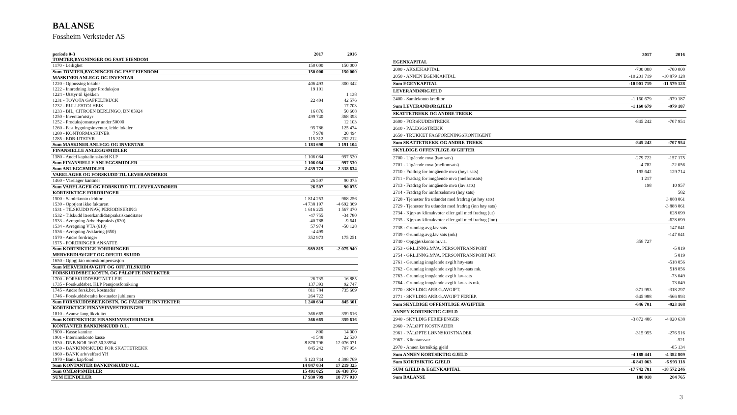BALANSE
Fossheim Verksteder AS
| periode 0-3 | 2017 | 2016 |
| --- | --- | --- |
| TOMTER,BYGNINGER OG FAST EIENDOM | | |
| 1170 - Leilighet | 150 000 | 150 000 |
| Sum TOMTER,BYGNINGER OG FAST EIENDOM | 150 000 | 150 000 |
| MASKINER ANLEGG OG INVENTAR | | |
| 1220 - Oppussing lokaler | 406 493 | 300 342 |
| 1222 - Innredning lager Produksjon | 19 101 | |
| 1224 - Utstyr til kjøkken | | 1 138 |
| 1231 - TOYOTA GAFFELTRUCK | 22 404 | 42 576 |
| 1232 - RULLESTOLHEIS | | 17 703 |
| 1233 - BIL, CITROEN BERLINGO, DN 85924 | 16 876 | 50 668 |
| 1250 - Inventar/utstyr | 499 740 | 368 393 |
| 1252 - Produksjonsutstyr under 50000 | | 12 103 |
| 1260 - Fast bygningsinventar, leide lokaler | 95 786 | 125 474 |
| 1280 - KONTORMASKINER | 7 978 | 20 494 |
| 1285 - EDB-UTSTYR | 115 312 | 252 212 |
| Sum MASKINER ANLEGG OG INVENTAR | 1 183 690 | 1 191 104 |
| FINANSIELLE ANLEGGSMIDLER | | |
| 1380 - Andel kapitalinnskudd KLP | 1 106 084 | 997 530 |
| Sum FINANSIELLE ANLEGGSMIDLER | 1 106 084 | 997 530 |
| Sum ANLEGGSMIDLER | 2 439 774 | 2 338 634 |
| VARELAGER OG FORSKUDD TIL LEVERANDØRER | | |
| 1460 - Varelager kantiner | 26 507 | 90 075 |
| Sum VARELAGER OG FORSKUDD TIL LEVERANDØRER | 26 507 | 90 075 |
| KORTSIKTIGE FORDRINGER | | |
| 1500 - Samlekonto debitor | 1 814 253 | 968 256 |
| 1530 - Opptjent ikke fakturert | -4 738 197 | -4 692 369 |
| 1531 - TILSKUDD NAV, PERIODISERING | 1 616 225 | 1 567 470 |
| 1532 - Tilskudd lærerkandidat/praksiskanditater | -47 755 | -34 780 |
| 1533 - Avregning Arbeidspraksis (630) | -40 788 | -9 641 |
| 1534 - Avregning VTA (610) | 57 974 | -50 128 |
| 1536 - Avregning Avklaring (650) | -4 499 | |
| 1570 - Andre fordringer | 352 973 | 175 251 |
| 1575 - FORDRINGER ANSATTE | | |
| Sum KORTSIKTIGE FORDRINGER | -989 815 | -2 075 940 |
| MERVERDIAVGIFT OG OFF.TILSKUDD | | |
| 1650 - Oppgj.kto momskompensasjon | | |
| Sum MERVERDIAVGIFT OG OFF.TILSKUDD | | |
| FORSKUDDSBET.KOSTN. OG PÅLØPTE INNTEKTER | | |
| 1700 - FORSKUDDSBETALT LEIE | 26 735 | 16 885 |
| 1735 - Forskuddsbet. KLP Pensjonsforsikring | 137 393 | 92 747 |
| 1745 - Andre forsk.bet. kostnader | 811 784 | 735 669 |
| 1746 - Forskuddsbetalte kostnader jubileum | 264 722 | |
| Sum FORSKUDDSBET.KOSTN. OG PÅLØPTE INNTEKTER | 1 240 634 | 845 301 |
| KORTSIKTIGE FINANSINVESTERINGER | | |
| 1810 - Avanse lang likviditet | 366 665 | 359 616 |
| Sum KORTSIKTIGE FINANSINVESTERINGER | 366 665 | 359 616 |
| KONTANTER BANKINSKUDD O.L. | | |
| 1900 - Kasse kantine | 800 | 14 000 |
| 1901 - Interrimskonto kasse | -1 548 | 22 530 |
| 1930 - DNB NOR 1607.50.33994 | 8 878 796 | 12 076 071 |
| 1950 - BANKINNSKUDD FOR SKATTETREKK | 845 242 | 707 954 |
| 1960 - BANK arb/velferd YH | | |
| 1970 - Bank kap/fond | 5 123 744 | 4 398 769 |
| Sum KONTANTER BANKINSKUDD O.L. | 14 847 034 | 17 219 325 |
| Sum OMLØPSMIDLER | 15 491 025 | 16 438 376 |
| SUM EIENDELER | 17 930 799 | 18 777 010 |
| | 2017 | 2016 |
| --- | --- | --- |
| EGENKAPITAL | | |
| 2000 - AKSJEKAPITAL | -700 000 | -700 000 |
| 2050 - ANNEN EGENKAPITAL | -10 201 719 | -10 879 128 |
| Sum EGENKAPITAL | -10 901 719 | -11 579 128 |
| LEVERANDØRGJELD | | |
| 2400 - Samlekonto kreditor | -1 160 679 | -979 187 |
| Sum LEVERANDØRGJELD | -1 160 679 | -979 187 |
| SKATTETREKK OG ANDRE TREKK | | |
| 2600 - FORSKUDDSTREKK | -845 242 | -707 954 |
| 2610 - PÅLEGGSTREKK | | |
| 2650 - TRUKKET FAGFORENINGSKONTIGENT | | |
| Sum SKATTETREKK OG ANDRE TREKK | -845 242 | -707 954 |
| SKYLDIGE OFFENTLIGE AVGIFTER | | |
| 2700 - Utgående mva (høy sats) | -279 722 | -157 175 |
| 2701 - Utgående mva (mellomsats) | -4 782 | -22 056 |
| 2710 - Fradrag for inngående mva (høys sats) | 195 642 | 129 714 |
| 2711 - Fradrag for inngående mva (mellomsats) | 1 217 | |
| 2713 - Fradrag for inngående mva (lav sats) | 198 | 10 957 |
| 2714 - Fradrag for innførselsmva (høy sats) | | 582 |
| 2728 - Tjenester fra utlandet med fradrag (ut høy sats) | | 3 888 861 |
| 2729 - Tjenester fra utlandet med fradrag (inn høy sats) | | -3 888 861 |
| 2734 - Kjøp av klimakvoter eller gull med fradrag (ut) | | 628 699 |
| 2735 - Kjøp av klimakvoter eller gull med fradrag (inn) | | -628 699 |
| 2738 - Grunnlag.avg.lav sats | | 147 041 |
| 2739 - Grunnlag.avg.lav sats (mk) | | -147 041 |
| 2740 - Oppgjørskonto m.v.a. | 358 727 | |
| 2753 - GRL.INNG.MVA. PERSONTRANSPORT | | -5 819 |
| 2754 - GRL.INNG.MVA. PERSONTRANSPORT MK | | 5 819 |
| 2761 - Grunnlag inngående avgift høy-sats | | -518 856 |
| 2762 - Grunnlag inngående avgift høy-sats mk. | | 518 856 |
| 2763 - Grunnlag inngående avgift lav-sats | | -73 049 |
| 2764 - Grunnlag inngående avgift lav-sats mk. | | 73 049 |
| 2770 - SKYLDIG ARB.G.AVGIFT. | -371 993 | -318 297 |
| 2771 - SKYLDIG ARB.G.AVGIFT FERIEP. | -545 988 | -566 893 |
| Sum SKYLDIGE OFFENTLIGE AVGIFTER | -646 701 | -923 168 |
| ANNEN KORTSIKTIG GJELD | | |
| 2940 - SKYLDIG FERIEPENGER | -3 872 486 | -4 020 638 |
| 2960 - PÅLØPT KOSTNADER | | |
| 2961 - PÅLØPTE LØNNSKOSTNADER | -315 955 | -276 516 |
| 2967 - Klientansvar | | -521 |
| 2970 - Annen kortsiktig gjeld | | -85 134 |
| Sum ANNEN KORTSIKTIG GJELD | -4 188 441 | -4 382 809 |
| Sum KORTSIKTIG GJELD | -6 841 063 | -6 993 118 |
| SUM GJELD & EGENKAPITAL | -17 742 781 | -18 572 246 |
| Sum BALANSE | 188 018 | 204 765 |
3